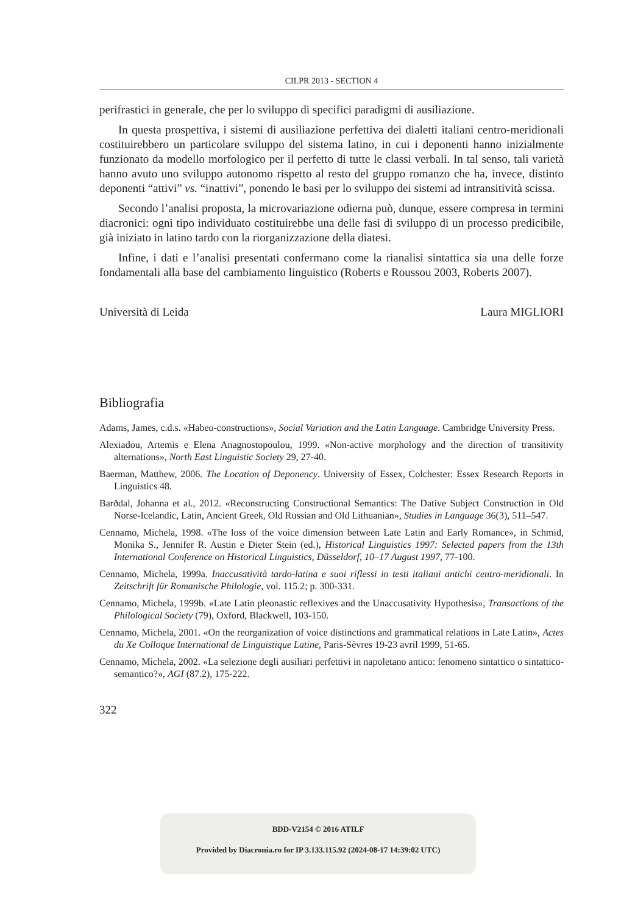CILPR 2013 - SECTION 4
perifrastici in generale, che per lo sviluppo di specifici paradigmi di ausiliazione.
In questa prospettiva, i sistemi di ausiliazione perfettiva dei dialetti italiani centro-meridionali costituirebbero un particolare sviluppo del sistema latino, in cui i deponenti hanno inizialmente funzionato da modello morfologico per il perfetto di tutte le classi verbali. In tal senso, tali varietà hanno avuto uno sviluppo autonomo rispetto al resto del gruppo romanzo che ha, invece, distinto deponenti “attivi” vs. “inattivi”, ponendo le basi per lo sviluppo dei sistemi ad intransitività scissa.
Secondo l’analisi proposta, la microvariazione odierna può, dunque, essere compresa in termini diacronici: ogni tipo individuato costituirebbe una delle fasi di sviluppo di un processo predicibile, già iniziato in latino tardo con la riorganizzazione della diatesi.
Infine, i dati e l’analisi presentati confermano come la rianalisi sintattica sia una delle forze fondamentali alla base del cambiamento linguistico (Roberts e Roussou 2003, Roberts 2007).
Università di Leida Laura MIGLIORI
Bibliografia
Adams, James, c.d.s. «Habeo-constructions», Social Variation and the Latin Language. Cambridge University Press.
Alexiadou, Artemis e Elena Anagnostopoulou, 1999. «Non-active morphology and the direction of transitivity alternations», North East Linguistic Society 29, 27-40.
Baerman, Matthew, 2006. The Location of Deponency. University of Essex, Colchester: Essex Research Reports in Linguistics 48.
Barðdal, Johanna et al., 2012. «Reconstructing Constructional Semantics: The Dative Subject Construction in Old Norse-Icelandic, Latin, Ancient Greek, Old Russian and Old Lithuanian», Studies in Language 36(3), 511–547.
Cennamo, Michela, 1998. «The loss of the voice dimension between Late Latin and Early Romance», in Schmid, Monika S., Jennifer R. Austin e Dieter Stein (ed.), Historical Linguistics 1997: Selected papers from the 13th International Conference on Historical Linguistics, Düsseldorf, 10–17 August 1997, 77-100.
Cennamo, Michela, 1999a. Inaccusatività tardo-latina e suoi riflessi in testi italiani antichi centro-meridionali. In Zeitschrift für Romanische Philologie, vol. 115.2; p. 300-331.
Cennamo, Michela, 1999b. «Late Latin pleonastic reflexives and the Unaccusativity Hypothesis», Transactions of the Philological Society (79), Oxford, Blackwell, 103-150.
Cennamo, Michela, 2001. «On the reorganization of voice distinctions and grammatical relations in Late Latin», Actes du Xe Colloque International de Linguistique Latine, Paris-Sèvres 19-23 avril 1999, 51-65.
Cennamo, Michela, 2002. «La selezione degli ausiliari perfettivi in napoletano antico: fenomeno sintattico o sintattico-semantico?», AGI (87.2), 175-222.
322
BDD-V2154 © 2016 ATILF
Provided by Diacronia.ro for IP 3.133.115.92 (2024-08-17 14:39:02 UTC)